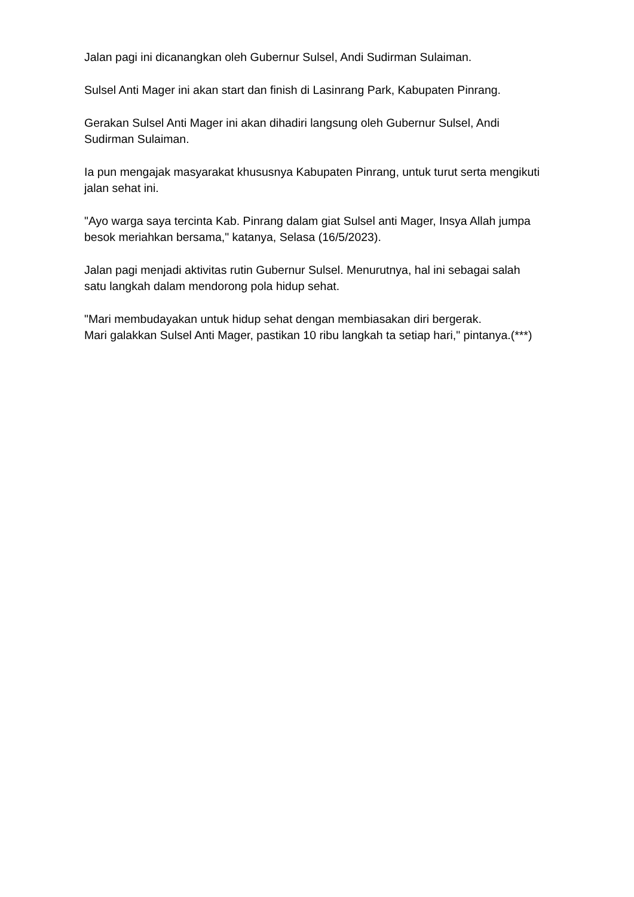Jalan pagi ini dicanangkan oleh Gubernur Sulsel, Andi Sudirman Sulaiman.
Sulsel Anti Mager ini akan start dan finish di Lasinrang Park, Kabupaten Pinrang.
Gerakan Sulsel Anti Mager ini akan dihadiri langsung oleh Gubernur Sulsel, Andi Sudirman Sulaiman.
Ia pun mengajak masyarakat khususnya Kabupaten Pinrang, untuk turut serta mengikuti jalan sehat ini.
"Ayo warga saya tercinta Kab. Pinrang dalam giat Sulsel anti Mager, Insya Allah jumpa besok meriahkan bersama," katanya, Selasa (16/5/2023).
Jalan pagi menjadi aktivitas rutin Gubernur Sulsel. Menurutnya, hal ini sebagai salah satu langkah dalam mendorong pola hidup sehat.
"Mari membudayakan untuk hidup sehat dengan membiasakan diri bergerak.
Mari galakkan Sulsel Anti Mager, pastikan 10 ribu langkah ta setiap hari," pintanya.(***)